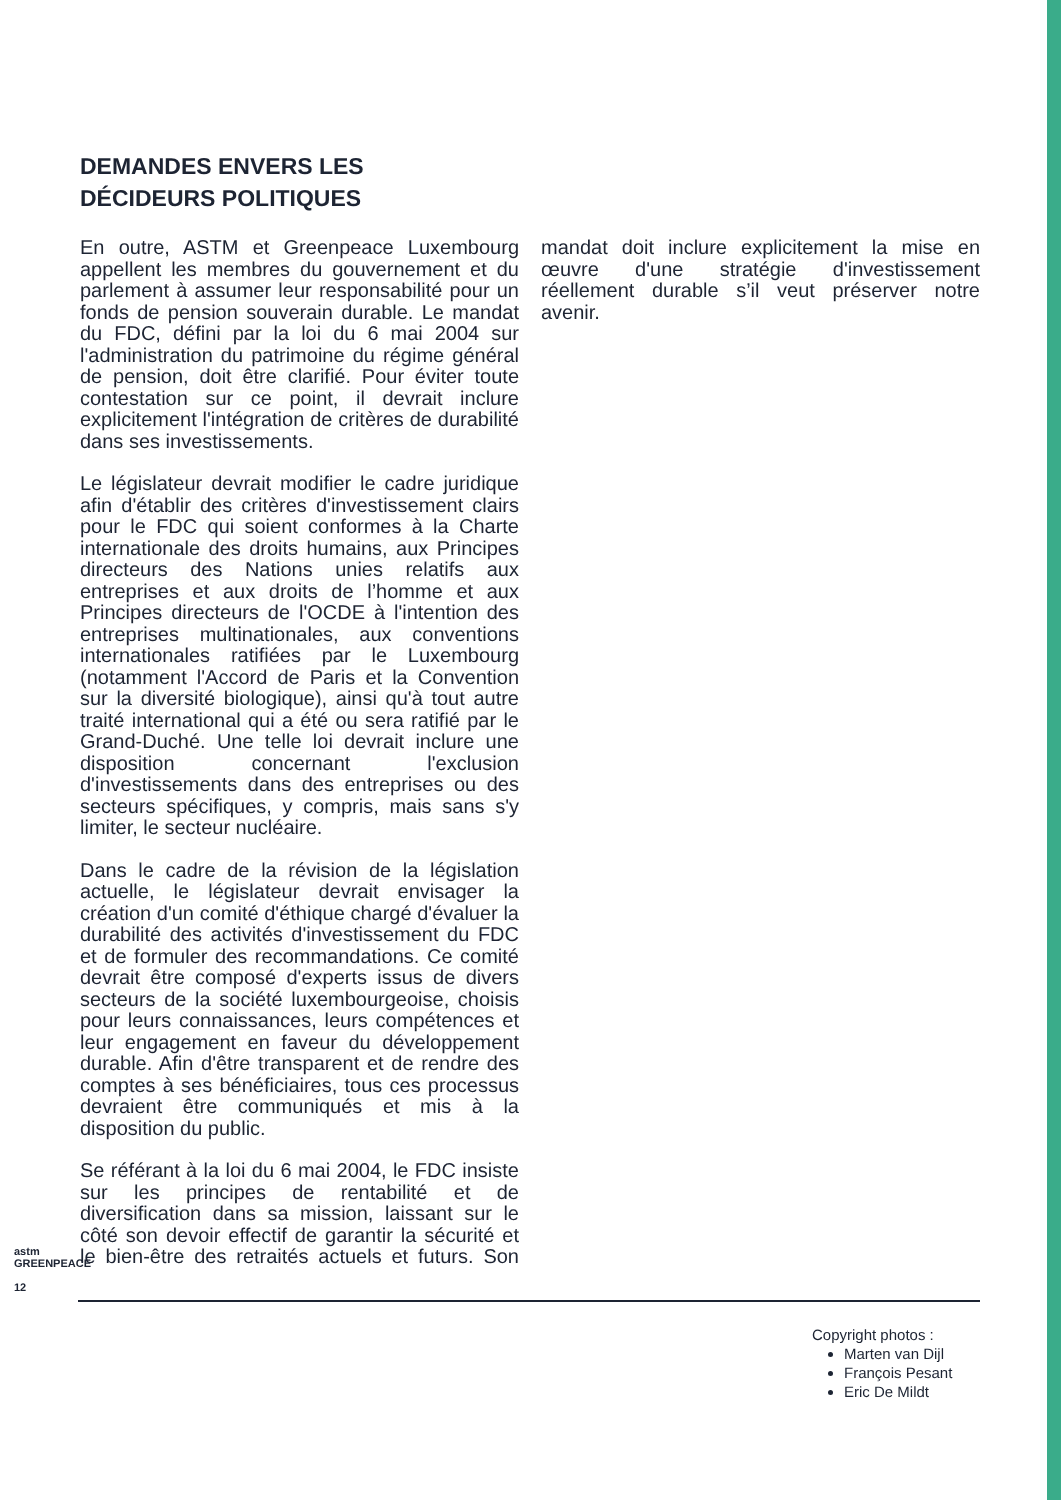DEMANDES ENVERS LES
DÉCIDEURS POLITIQUES
En outre, ASTM et Greenpeace Luxembourg appellent les membres du gouvernement et du parlement à assumer leur responsabilité pour un fonds de pension souverain durable. Le mandat du FDC, défini par la loi du 6 mai 2004 sur l'administration du patrimoine du régime général de pension, doit être clarifié. Pour éviter toute contestation sur ce point, il devrait inclure explicitement l'intégration de critères de durabilité dans ses investissements.
Le législateur devrait modifier le cadre juridique afin d'établir des critères d'investissement clairs pour le FDC qui soient conformes à la Charte internationale des droits humains, aux Principes directeurs des Nations unies relatifs aux entreprises et aux droits de l’homme et aux Principes directeurs de l'OCDE à l'intention des entreprises multinationales, aux conventions internationales ratifiées par le Luxembourg (notamment l'Accord de Paris et la Convention sur la diversité biologique), ainsi qu'à tout autre traité international qui a été ou sera ratifié par le Grand-Duché. Une telle loi devrait inclure une disposition concernant l'exclusion d'investissements dans des entreprises ou des secteurs spécifiques, y compris, mais sans s'y limiter, le secteur nucléaire.
Dans le cadre de la révision de la législation actuelle, le législateur devrait envisager la création d'un comité d'éthique chargé d'évaluer la durabilité des activités d'investissement du FDC et de formuler des recommandations. Ce comité devrait être composé d'experts issus de divers secteurs de la société luxembourgeoise, choisis pour leurs connaissances, leurs compétences et leur engagement en faveur du développement durable. Afin d'être transparent et de rendre des comptes à ses bénéficiaires, tous ces processus devraient être communiqués et mis à la disposition du public.
Se référant à la loi du 6 mai 2004, le FDC insiste sur les principes de rentabilité et de diversification dans sa mission, laissant sur le côté son devoir effectif de garantir la sécurité et le bien-être des retraités actuels et futurs. Son mandat doit inclure explicitement la mise en œuvre d'une stratégie d'investissement réellement durable s’il veut préserver notre avenir.
astm GREENPEACE
12
Copyright photos :
Marten van Dijl
François Pesant
Eric De Mildt